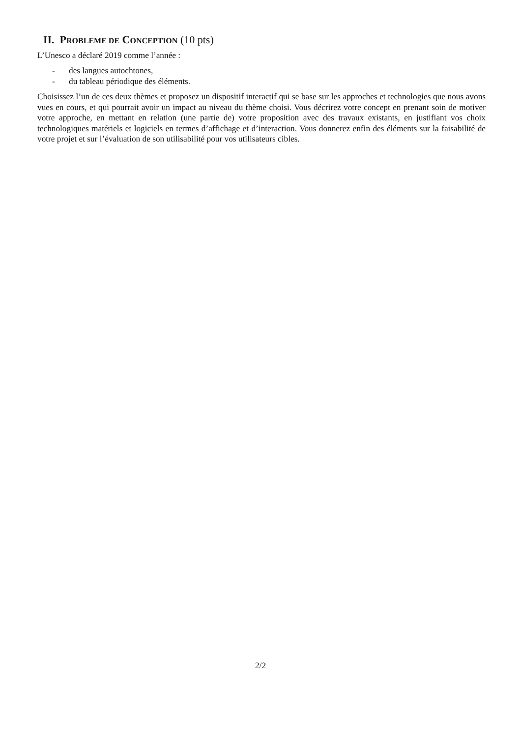II. PROBLEME DE CONCEPTION (10 pts)
L’Unesco a déclaré 2019 comme l’année :
- des langues autochtones,
- du tableau périodique des éléments.
Choisissez l’un de ces deux thèmes et proposez un dispositif interactif qui se base sur les approches et technologies que nous avons vues en cours, et qui pourrait avoir un impact au niveau du thème choisi. Vous décrirez votre concept en prenant soin de motiver votre approche, en mettant en relation (une partie de) votre proposition avec des travaux existants, en justifiant vos choix technologiques matériels et logiciels en termes d’affichage et d’interaction. Vous donnerez enfin des éléments sur la faisabilité de votre projet et sur l’évaluation de son utilisabilité pour vos utilisateurs cibles.
2/2